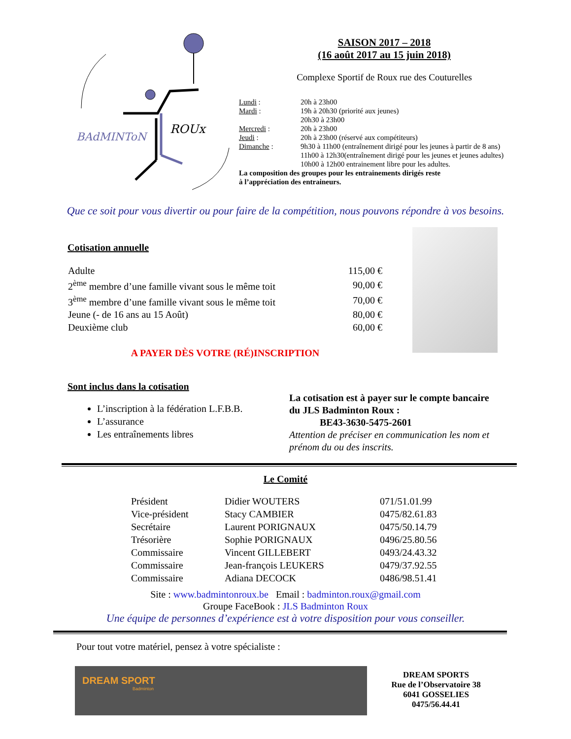BAdMINToN
ROUx
SAISON 2017 – 2018
(16 août 2017 au 15 juin 2018)
Complexe Sportif de Roux rue des Couturelles
| Lundi : | 20h à 23h00 |
| Mardi : | 19h à 20h30 (priorité aux jeunes) 20h30 à 23h00 |
| Mercredi : | 20h à 23h00 |
| Jeudi : | 20h à 23h00 (réservé aux compétiteurs) |
| Dimanche : | 9h30 à 11h00 (entraînement dirigé pour les jeunes à partir de 8 ans) 11h00 à 12h30(entraînement dirigé pour les jeunes et jeunes adultes) 10h00 à 12h00 entrainement libre pour les adultes. |
La composition des groupes pour les entrainements dirigés reste
à l’appréciation des entraineurs.
Que ce soit pour vous divertir ou pour faire de la compétition, nous pouvons répondre à vos besoins.
Cotisation annuelle
| Adulte | 115,00 € |
| 2<sup>ème</sup> membre d’une famille vivant sous le même toit | 90,00 € |
| 3<sup>ème</sup> membre d’une famille vivant sous le même toit | 70,00 € |
| Jeune (- de 16 ans au 15 Août) | 80,00 € |
| Deuxième club | 60,00 € |
A PAYER DÈS VOTRE (RÉ)INSCRIPTION
Sont inclus dans la cotisation
L’inscription à la fédération L.F.B.B.
L’assurance
Les entraînements libres
La cotisation est à payer sur le compte bancaire du JLS Badminton Roux :
BE43-3630-5475-2601
Attention de préciser en communication les nom et prénom du ou des inscrits.
Le Comité
| Président | Didier WOUTERS | 071/51.01.99 |
| Vice-président | Stacy CAMBIER | 0475/82.61.83 |
| Secrétaire | Laurent PORIGNAUX | 0475/50.14.79 |
| Trésorière | Sophie PORIGNAUX | 0496/25.80.56 |
| Commissaire | Vincent GILLEBERT | 0493/24.43.32 |
| Commissaire | Jean-françois LEUKERS | 0479/37.92.55 |
| Commissaire | Adiana DECOCK | 0486/98.51.41 |
Site : www.badmintonroux.be Email : badminton.roux@gmail.com
Groupe FaceBook : JLS Badminton Roux
Une équipe de personnes d’expérience est à votre disposition pour vous conseiller.
Pour tout votre matériel, pensez à votre spécialiste :
DREAM SPORT
Badminton
DREAM SPORTS
Rue de l’Observatoire 38
6041 GOSSELIES
0475/56.44.41